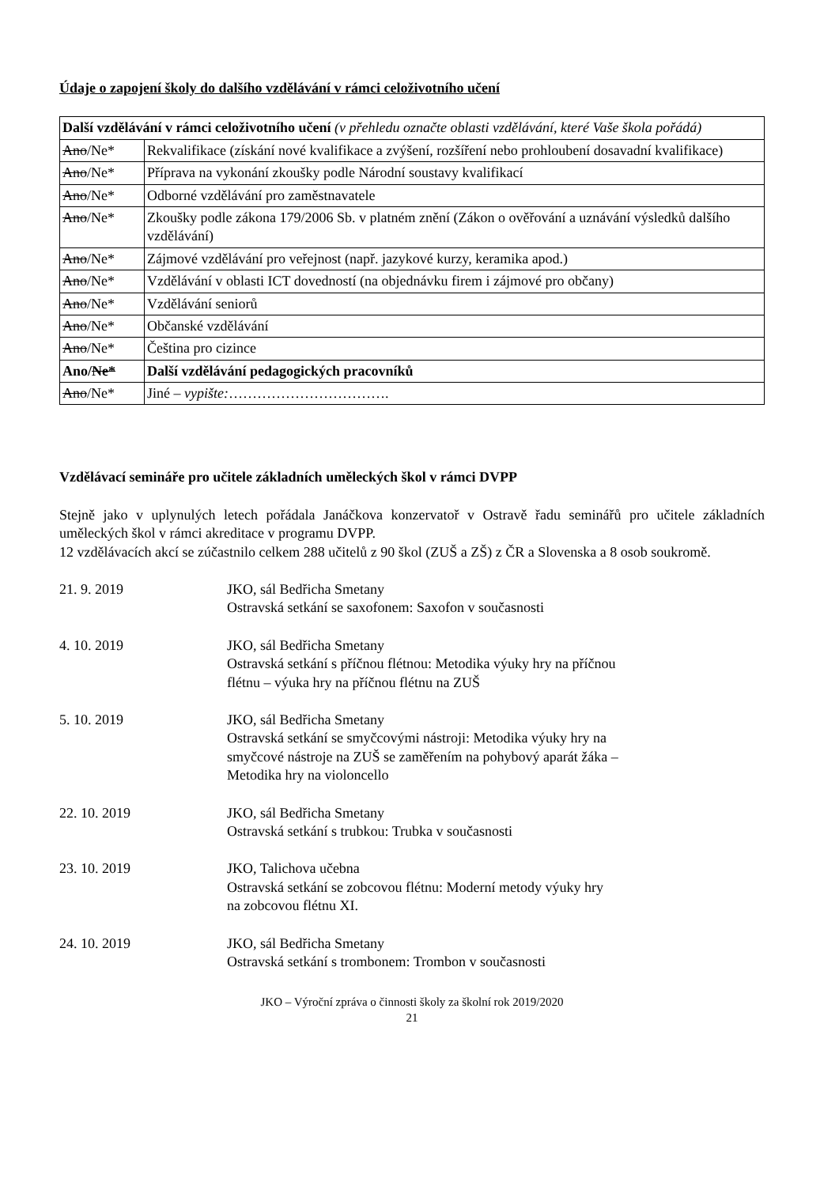Údaje o zapojení školy do dalšího vzdělávání v rámci celoživotního učení
| Další vzdělávání v rámci celoživotního učení (v přehledu označte oblasti vzdělávání, které Vaše škola pořádá) | |
| Ano /Ne* | Rekvalifikace (získání nové kvalifikace a zvýšení, rozšíření nebo prohloubení dosavadní kvalifikace) |
| Ano /Ne* | Příprava na vykonání zkoušky podle Národní soustavy kvalifikací |
| Ano /Ne* | Odborné vzdělávání pro zaměstnavatele |
| Ano /Ne* | Zkoušky podle zákona 179/2006 Sb. v platném znění (Zákon o ověřování a uznávání výsledků dalšího vzdělávání) |
| Ano /Ne* | Zájmové vzdělávání pro veřejnost (např. jazykové kurzy, keramika apod.) |
| Ano /Ne* | Vzdělávání v oblasti ICT dovedností (na objednávku firem i zájmové pro občany) |
| Ano /Ne* | Vzdělávání seniorů |
| Ano /Ne* | Občanské vzdělávání |
| Ano /Ne* | Čeština pro cizince |
| Ano/ Ne* | Další vzdělávání pedagogických pracovníků |
| Ano /Ne* | Jiné – vypište: ……………………………. |
Vzdělávací semináře pro učitele základních uměleckých škol v rámci DVPP
Stejně jako v uplynulých letech pořádala Janáčkova konzervatoř v Ostravě řadu seminářů pro učitele základních uměleckých škol v rámci akreditace v programu DVPP.
12 vzdělávacích akcí se zúčastnilo celkem 288 učitelů z 90 škol (ZUŠ a ZŠ) z ČR a Slovenska a 8 osob soukromě.
21. 9. 2019 JKO, sál Bedřicha Smetany
Ostravská setkání se saxofonem: Saxofon v současnosti
4. 10. 2019 JKO, sál Bedřicha Smetany
Ostravská setkání s příčnou flétnou: Metodika výuky hry na příčnou
flétnu – výuka hry na příčnou flétnu na ZUŠ
5. 10. 2019 JKO, sál Bedřicha Smetany
Ostravská setkání se smyčcovými nástroji: Metodika výuky hry na
smyčcové nástroje na ZUŠ se zaměřením na pohybový aparát žáka –
Metodika hry na violoncello
22. 10. 2019 JKO, sál Bedřicha Smetany
Ostravská setkání s trubkou: Trubka v současnosti
23. 10. 2019 JKO, Talichova učebna
Ostravská setkání se zobcovou flétnu: Moderní metody výuky hry
na zobcovou flétnu XI.
24. 10. 2019 JKO, sál Bedřicha Smetany
Ostravská setkání s trombonem: Trombon v současnosti
JKO – Výroční zpráva o činnosti školy za školní rok 2019/2020
21